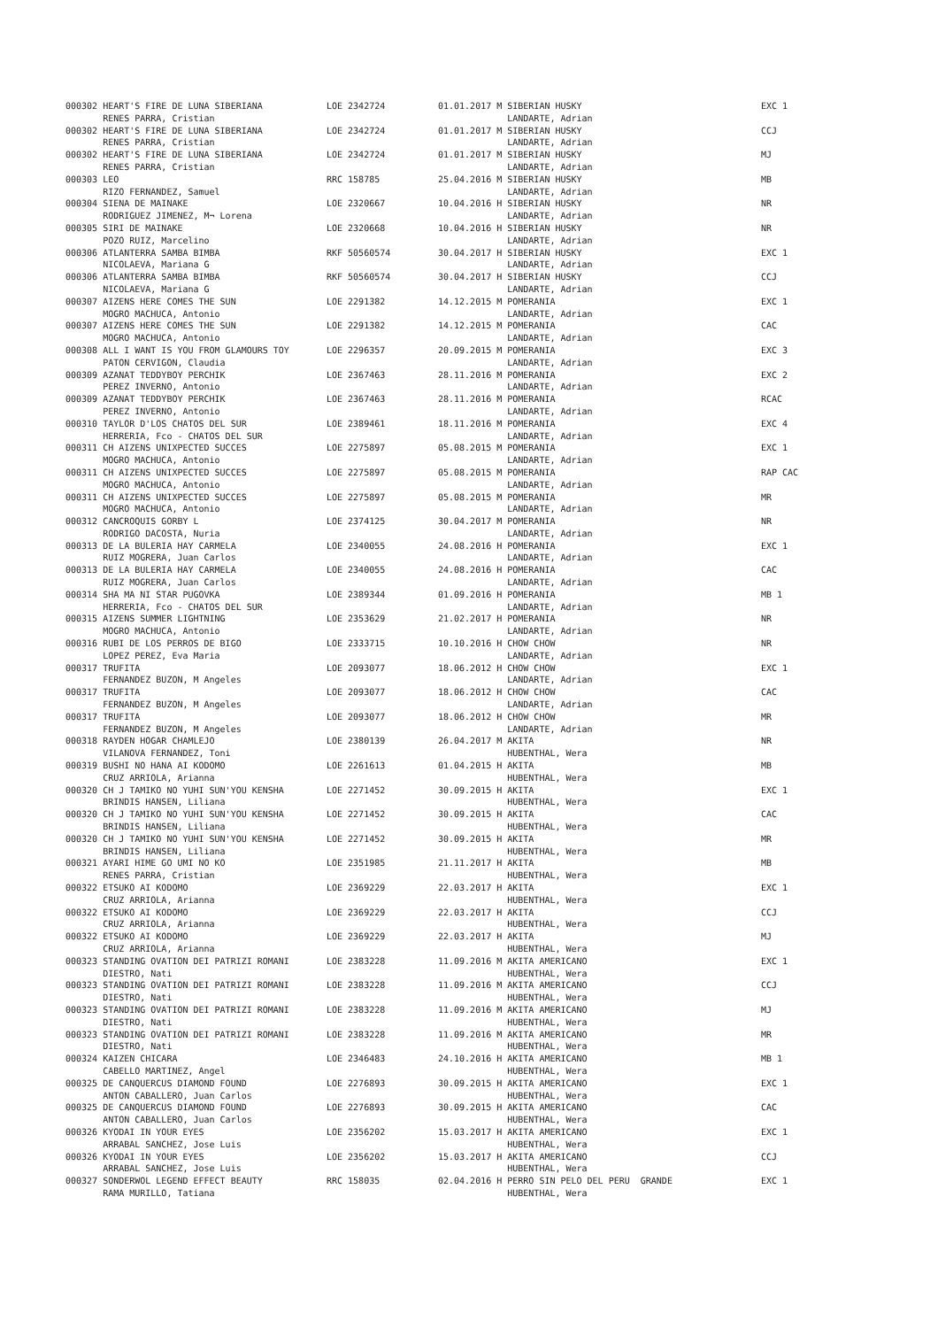| 000302 HEART'S FIRE DE LUNA SIBERIANA | LOE 2342724 | 01.01.2017 M SIBERIAN HUSKY | EXC 1 |
| RENES PARRA, Cristian | | LANDARTE, Adrian | |
| 000302 HEART'S FIRE DE LUNA SIBERIANA | LOE 2342724 | 01.01.2017 M SIBERIAN HUSKY | CCJ |
| RENES PARRA, Cristian | | LANDARTE, Adrian | |
| 000302 HEART'S FIRE DE LUNA SIBERIANA | LOE 2342724 | 01.01.2017 M SIBERIAN HUSKY | MJ |
| RENES PARRA, Cristian | | LANDARTE, Adrian | |
| 000303 LEO | RRC 158785 | 25.04.2016 M SIBERIAN HUSKY | MB |
| RIZO FERNANDEZ, Samuel | | LANDARTE, Adrian | |
| 000304 SIENA DE MAINAKE | LOE 2320667 | 10.04.2016 H SIBERIAN HUSKY | NR |
| RODRIGUEZ JIMENEZ, M¬ Lorena | | LANDARTE, Adrian | |
| 000305 SIRI DE MAINAKE | LOE 2320668 | 10.04.2016 H SIBERIAN HUSKY | NR |
| POZO RUIZ, Marcelino | | LANDARTE, Adrian | |
| 000306 ATLANTERRA SAMBA BIMBA | RKF 50560574 | 30.04.2017 H SIBERIAN HUSKY | EXC 1 |
| NICOLAEVA, Mariana G | | LANDARTE, Adrian | |
| 000306 ATLANTERRA SAMBA BIMBA | RKF 50560574 | 30.04.2017 H SIBERIAN HUSKY | CCJ |
| NICOLAEVA, Mariana G | | LANDARTE, Adrian | |
| 000307 AIZENS HERE COMES THE SUN | LOE 2291382 | 14.12.2015 M POMERANIA | EXC 1 |
| MOGRO MACHUCA, Antonio | | LANDARTE, Adrian | |
| 000307 AIZENS HERE COMES THE SUN | LOE 2291382 | 14.12.2015 M POMERANIA | CAC |
| MOGRO MACHUCA, Antonio | | LANDARTE, Adrian | |
| 000308 ALL I WANT IS YOU FROM GLAMOURS TOY | LOE 2296357 | 20.09.2015 M POMERANIA | EXC 3 |
| PATON CERVIGON, Claudia | | LANDARTE, Adrian | |
| 000309 AZANAT TEDDYBOY PERCHIK | LOE 2367463 | 28.11.2016 M POMERANIA | EXC 2 |
| PEREZ INVERNO, Antonio | | LANDARTE, Adrian | |
| 000309 AZANAT TEDDYBOY PERCHIK | LOE 2367463 | 28.11.2016 M POMERANIA | RCAC |
| PEREZ INVERNO, Antonio | | LANDARTE, Adrian | |
| 000310 TAYLOR D'LOS CHATOS DEL SUR | LOE 2389461 | 18.11.2016 M POMERANIA | EXC 4 |
| HERRERIA, Fco - CHATOS DEL SUR | | LANDARTE, Adrian | |
| 000311 CH AIZENS UNIXPECTED SUCCES | LOE 2275897 | 05.08.2015 M POMERANIA | EXC 1 |
| MOGRO MACHUCA, Antonio | | LANDARTE, Adrian | |
| 000311 CH AIZENS UNIXPECTED SUCCES | LOE 2275897 | 05.08.2015 M POMERANIA | RAP CAC |
| MOGRO MACHUCA, Antonio | | LANDARTE, Adrian | |
| 000311 CH AIZENS UNIXPECTED SUCCES | LOE 2275897 | 05.08.2015 M POMERANIA | MR |
| MOGRO MACHUCA, Antonio | | LANDARTE, Adrian | |
| 000312 CANCROQUIS GORBY L | LOE 2374125 | 30.04.2017 M POMERANIA | NR |
| RODRIGO DACOSTA, Nuria | | LANDARTE, Adrian | |
| 000313 DE LA BULERIA HAY CARMELA | LOE 2340055 | 24.08.2016 H POMERANIA | EXC 1 |
| RUIZ MOGRERA, Juan Carlos | | LANDARTE, Adrian | |
| 000313 DE LA BULERIA HAY CARMELA | LOE 2340055 | 24.08.2016 H POMERANIA | CAC |
| RUIZ MOGRERA, Juan Carlos | | LANDARTE, Adrian | |
| 000314 SHA MA NI STAR PUGOVKA | LOE 2389344 | 01.09.2016 H POMERANIA | MB 1 |
| HERRERIA, Fco - CHATOS DEL SUR | | LANDARTE, Adrian | |
| 000315 AIZENS SUMMER LIGHTNING | LOE 2353629 | 21.02.2017 H POMERANIA | NR |
| MOGRO MACHUCA, Antonio | | LANDARTE, Adrian | |
| 000316 RUBI DE LOS PERROS DE BIGO | LOE 2333715 | 10.10.2016 H CHOW CHOW | NR |
| LOPEZ PEREZ, Eva Maria | | LANDARTE, Adrian | |
| 000317 TRUFITA | LOE 2093077 | 18.06.2012 H CHOW CHOW | EXC 1 |
| FERNANDEZ BUZON, M Angeles | | LANDARTE, Adrian | |
| 000317 TRUFITA | LOE 2093077 | 18.06.2012 H CHOW CHOW | CAC |
| FERNANDEZ BUZON, M Angeles | | LANDARTE, Adrian | |
| 000317 TRUFITA | LOE 2093077 | 18.06.2012 H CHOW CHOW | MR |
| FERNANDEZ BUZON, M Angeles | | LANDARTE, Adrian | |
| 000318 RAYDEN HOGAR CHAMLEJO | LOE 2380139 | 26.04.2017 M AKITA | NR |
| VILANOVA FERNANDEZ, Toni | | HUBENTHAL, Wera | |
| 000319 BUSHI NO HANA AI KODOMO | LOE 2261613 | 01.04.2015 H AKITA | MB |
| CRUZ ARRIOLA, Arianna | | HUBENTHAL, Wera | |
| 000320 CH J TAMIKO NO YUHI SUN'YOU KENSHA | LOE 2271452 | 30.09.2015 H AKITA | EXC 1 |
| BRINDIS HANSEN, Liliana | | HUBENTHAL, Wera | |
| 000320 CH J TAMIKO NO YUHI SUN'YOU KENSHA | LOE 2271452 | 30.09.2015 H AKITA | CAC |
| BRINDIS HANSEN, Liliana | | HUBENTHAL, Wera | |
| 000320 CH J TAMIKO NO YUHI SUN'YOU KENSHA | LOE 2271452 | 30.09.2015 H AKITA | MR |
| BRINDIS HANSEN, Liliana | | HUBENTHAL, Wera | |
| 000321 AYARI HIME GO UMI NO KO | LOE 2351985 | 21.11.2017 H AKITA | MB |
| RENES PARRA, Cristian | | HUBENTHAL, Wera | |
| 000322 ETSUKO AI KODOMO | LOE 2369229 | 22.03.2017 H AKITA | EXC 1 |
| CRUZ ARRIOLA, Arianna | | HUBENTHAL, Wera | |
| 000322 ETSUKO AI KODOMO | LOE 2369229 | 22.03.2017 H AKITA | CCJ |
| CRUZ ARRIOLA, Arianna | | HUBENTHAL, Wera | |
| 000322 ETSUKO AI KODOMO | LOE 2369229 | 22.03.2017 H AKITA | MJ |
| CRUZ ARRIOLA, Arianna | | HUBENTHAL, Wera | |
| 000323 STANDING OVATION DEI PATRIZI ROMANI | LOE 2383228 | 11.09.2016 M AKITA AMERICANO | EXC 1 |
| DIESTRO, Nati | | HUBENTHAL, Wera | |
| 000323 STANDING OVATION DEI PATRIZI ROMANI | LOE 2383228 | 11.09.2016 M AKITA AMERICANO | CCJ |
| DIESTRO, Nati | | HUBENTHAL, Wera | |
| 000323 STANDING OVATION DEI PATRIZI ROMANI | LOE 2383228 | 11.09.2016 M AKITA AMERICANO | MJ |
| DIESTRO, Nati | | HUBENTHAL, Wera | |
| 000323 STANDING OVATION DEI PATRIZI ROMANI | LOE 2383228 | 11.09.2016 M AKITA AMERICANO | MR |
| DIESTRO, Nati | | HUBENTHAL, Wera | |
| 000324 KAIZEN CHICARA | LOE 2346483 | 24.10.2016 H AKITA AMERICANO | MB 1 |
| CABELLO MARTINEZ, Angel | | HUBENTHAL, Wera | |
| 000325 DE CANQUERCUS DIAMOND FOUND | LOE 2276893 | 30.09.2015 H AKITA AMERICANO | EXC 1 |
| ANTON CABALLERO, Juan Carlos | | HUBENTHAL, Wera | |
| 000325 DE CANQUERCUS DIAMOND FOUND | LOE 2276893 | 30.09.2015 H AKITA AMERICANO | CAC |
| ANTON CABALLERO, Juan Carlos | | HUBENTHAL, Wera | |
| 000326 KYODAI IN YOUR EYES | LOE 2356202 | 15.03.2017 H AKITA AMERICANO | EXC 1 |
| ARRABAL SANCHEZ, Jose Luis | | HUBENTHAL, Wera | |
| 000326 KYODAI IN YOUR EYES | LOE 2356202 | 15.03.2017 H AKITA AMERICANO | CCJ |
| ARRABAL SANCHEZ, Jose Luis | | HUBENTHAL, Wera | |
| 000327 SONDERWOL LEGEND EFFECT BEAUTY | RRC 158035 | 02.04.2016 H PERRO SIN PELO DEL PERU GRANDE | EXC 1 |
| RAMA MURILLO, Tatiana | | HUBENTHAL, Wera | |